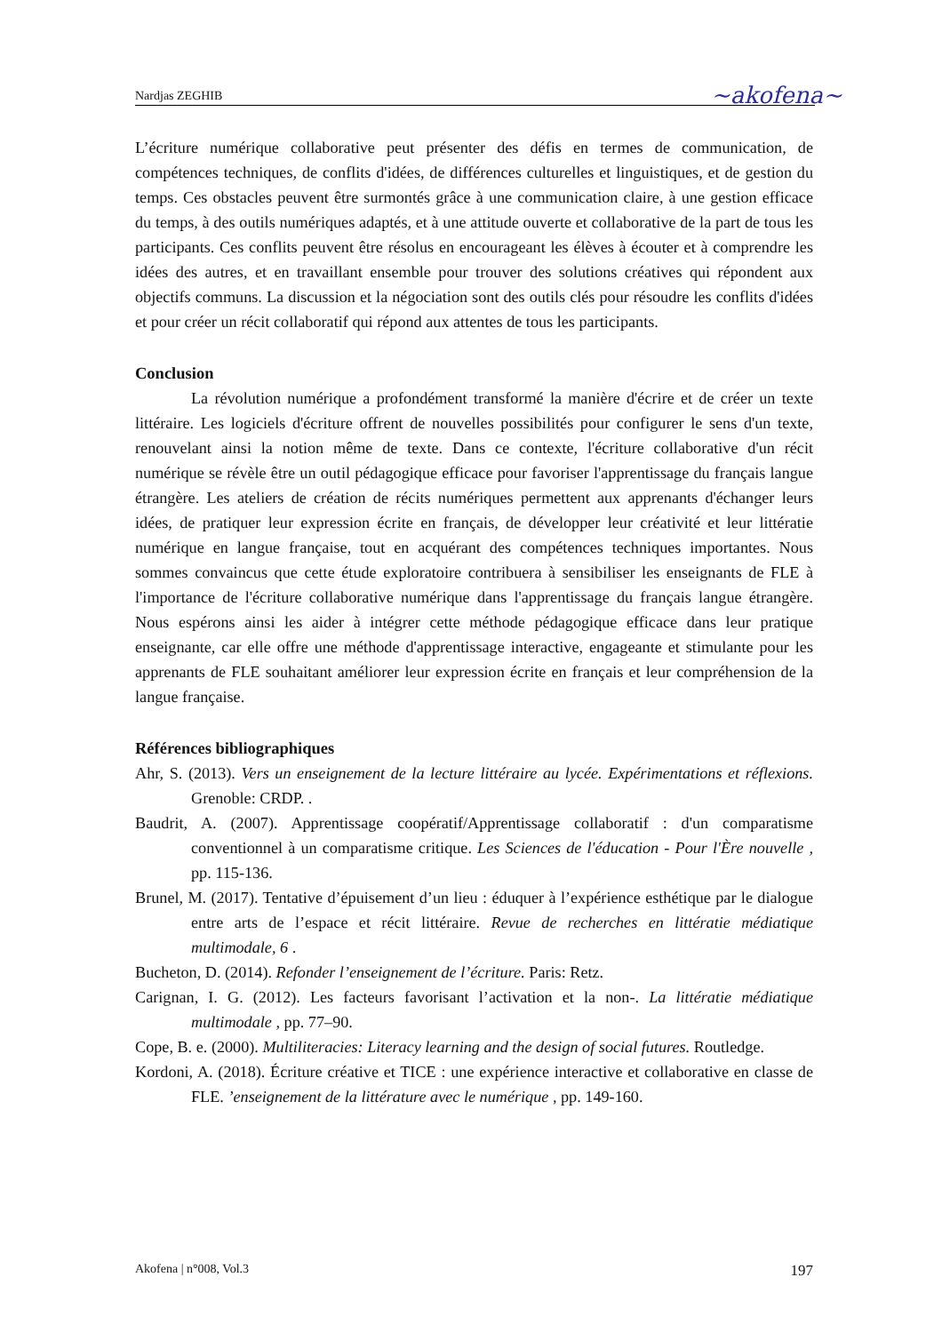Nardjas ZEGHIB ~akofena~
L’écriture numérique collaborative peut présenter des défis en termes de communication, de compétences techniques, de conflits d'idées, de différences culturelles et linguistiques, et de gestion du temps. Ces obstacles peuvent être surmontés grâce à une communication claire, à une gestion efficace du temps, à des outils numériques adaptés, et à une attitude ouverte et collaborative de la part de tous les participants. Ces conflits peuvent être résolus en encourageant les élèves à écouter et à comprendre les idées des autres, et en travaillant ensemble pour trouver des solutions créatives qui répondent aux objectifs communs. La discussion et la négociation sont des outils clés pour résoudre les conflits d'idées et pour créer un récit collaboratif qui répond aux attentes de tous les participants.
Conclusion
La révolution numérique a profondément transformé la manière d'écrire et de créer un texte littéraire. Les logiciels d'écriture offrent de nouvelles possibilités pour configurer le sens d'un texte, renouvelant ainsi la notion même de texte. Dans ce contexte, l'écriture collaborative d'un récit numérique se révèle être un outil pédagogique efficace pour favoriser l'apprentissage du français langue étrangère. Les ateliers de création de récits numériques permettent aux apprenants d'échanger leurs idées, de pratiquer leur expression écrite en français, de développer leur créativité et leur littératie numérique en langue française, tout en acquérant des compétences techniques importantes. Nous sommes convaincus que cette étude exploratoire contribuera à sensibiliser les enseignants de FLE à l'importance de l'écriture collaborative numérique dans l'apprentissage du français langue étrangère. Nous espérons ainsi les aider à intégrer cette méthode pédagogique efficace dans leur pratique enseignante, car elle offre une méthode d'apprentissage interactive, engageante et stimulante pour les apprenants de FLE souhaitant améliorer leur expression écrite en français et leur compréhension de la langue française.
Références bibliographiques
Ahr, S. (2013). Vers un enseignement de la lecture littéraire au lycée. Expérimentations et réflexions. Grenoble: CRDP. .
Baudrit, A. (2007). Apprentissage coopératif/Apprentissage collaboratif : d'un comparatisme conventionnel à un comparatisme critique. Les Sciences de l'éducation - Pour l'Ère nouvelle , pp. 115-136.
Brunel, M. (2017). Tentative d’épuisement d’un lieu : éduquer à l’expérience esthétique par le dialogue entre arts de l’espace et récit littéraire. Revue de recherches en littératie médiatique multimodale, 6 .
Bucheton, D. (2014). Refonder l’enseignement de l’écriture. Paris: Retz.
Carignan, I. G. (2012). Les facteurs favorisant l’activation et la non-. La littératie médiatique multimodale , pp. 77–90.
Cope, B. e. (2000). Multiliteracies: Literacy learning and the design of social futures. Routledge.
Kordoni, A. (2018). Écriture créative et TICE : une expérience interactive et collaborative en classe de FLE. ’enseignement de la littérature avec le numérique , pp. 149-160.
Akofena | n°008, Vol.3 197